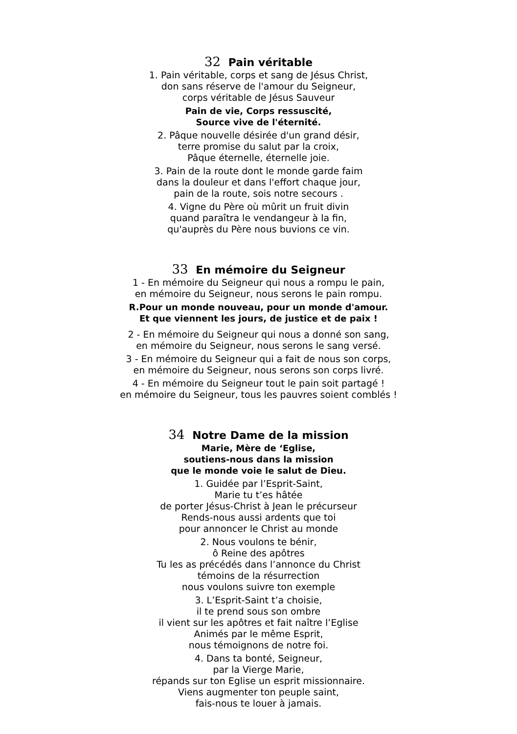32 Pain véritable
1. Pain véritable, corps et sang de Jésus Christ,
don sans réserve de l'amour du Seigneur,
corps véritable de Jésus Sauveur
Pain de vie, Corps ressuscité,
Source vive de l'éternité.
2. Pâque nouvelle désirée d'un grand désir,
terre promise du salut par la croix,
Pâque éternelle, éternelle joie.
3. Pain de la route dont le monde garde faim
dans la douleur et dans l'effort chaque jour,
pain de la route, sois notre secours .
4. Vigne du Père où mûrit un fruit divin
quand paraîtra le vendangeur à la fin,
qu'auprès du Père nous buvions ce vin.
33 En mémoire du Seigneur
1 - En mémoire du Seigneur qui nous a rompu le pain,
en mémoire du Seigneur, nous serons le pain rompu.
R.Pour un monde nouveau, pour un monde d'amour.
Et que viennent les jours, de justice et de paix !
2 - En mémoire du Seigneur qui nous a donné son sang,
en mémoire du Seigneur, nous serons le sang versé.
3 - En mémoire du Seigneur qui a fait de nous son corps,
en mémoire du Seigneur, nous serons son corps livré.
4 - En mémoire du Seigneur tout le pain soit partagé !
en mémoire du Seigneur, tous les pauvres soient comblés !
34 Notre Dame de la mission
Marie, Mère de ‘Eglise,
soutiens-nous dans la mission
que le monde voie le salut de Dieu.
1. Guidée par l’Esprit-Saint,
Marie tu t’es hâtée
de porter Jésus-Christ à Jean le précurseur
Rends-nous aussi ardents que toi
pour annoncer le Christ au monde
2. Nous voulons te bénir,
ô Reine des apôtres
Tu les as précédés dans l’annonce du Christ
témoins de la résurrection
nous voulons suivre ton exemple
3. L’Esprit-Saint t’a choisie,
il te prend sous son ombre
il vient sur les apôtres et fait naître l’Eglise
Animés par le même Esprit,
nous témoignons de notre foi.
4. Dans ta bonté, Seigneur,
par la Vierge Marie,
répands sur ton Eglise un esprit missionnaire.
Viens augmenter ton peuple saint,
fais-nous te louer à jamais.